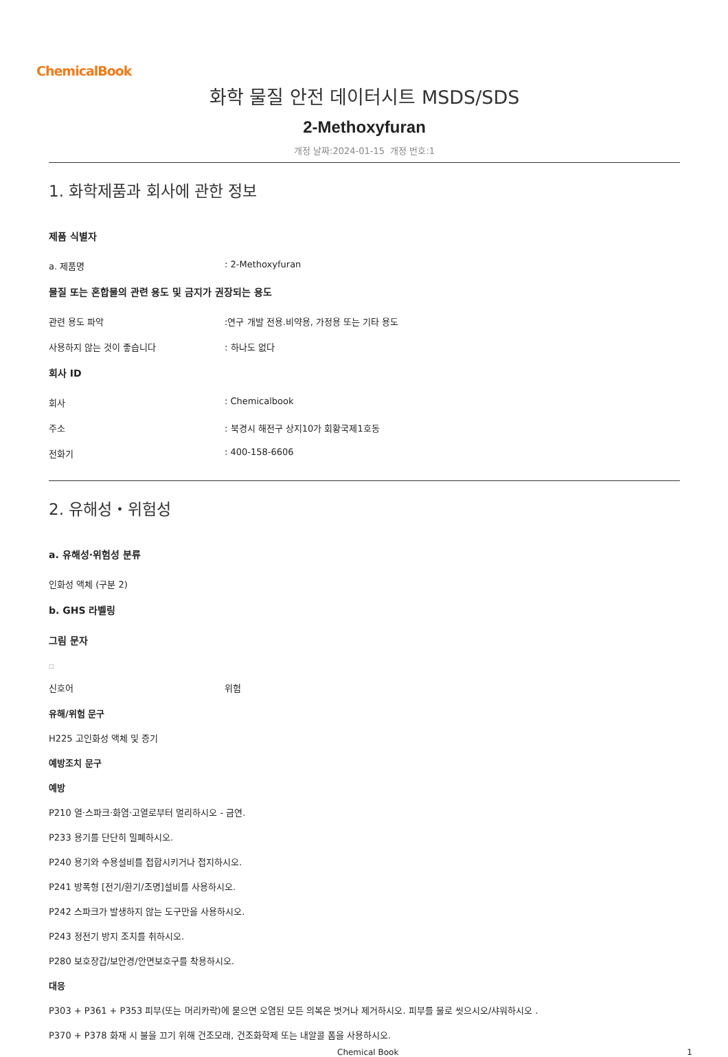ChemicalBook
화학 물질 안전 데이터시트 MSDS/SDS
2-Methoxyfuran
개정 날짜:2024-01-15 개정 번호:1
1. 화학제품과 회사에 관한 정보
제품 식별자
a. 제품명 : 2-Methoxyfuran
물질 또는 혼합물의 관련 용도 및 금지가 권장되는 용도
관련 용도 파악 :연구 개발 전용.비약용, 가정용 또는 기타 용도
사용하지 않는 것이 좋습니다 : 하나도 없다
회사 ID
회사 : Chemicalbook
주소 : 북경시 해전구 상지10가 회황국제1호동
전화기 : 400-158-6606
2. 유해성・위험성
a. 유해성·위험성 분류
인화성 액체 (구분 2)
b. GHS 라벨링
그림 문자
□
신호어 위험
유해/위험 문구
H225 고인화성 액체 및 증기
예방조치 문구
예방
P210 열·스파크·화염·고열로부터 멀리하시오 - 금연.
P233 용기를 단단히 밀폐하시오.
P240 용기와 수용설비를 접합시키거나 접지하시오.
P241 방폭형 [전기/환기/조명]설비를 사용하시오.
P242 스파크가 발생하지 않는 도구만을 사용하시오.
P243 정전기 방지 조치를 취하시오.
P280 보호장갑/보안경/안면보호구를 착용하시오.
대응
P303 + P361 + P353 피부(또는 머리카락)에 묻으면 오염된 모든 의복은 벗거나 제거하시오. 피부를 물로 씻으시오/샤워하시오 .
P370 + P378 화재 시 불을 끄기 위해 건조모래, 건조화학제 또는 내알콜 폼을 사용하시오.
Chemical Book 1